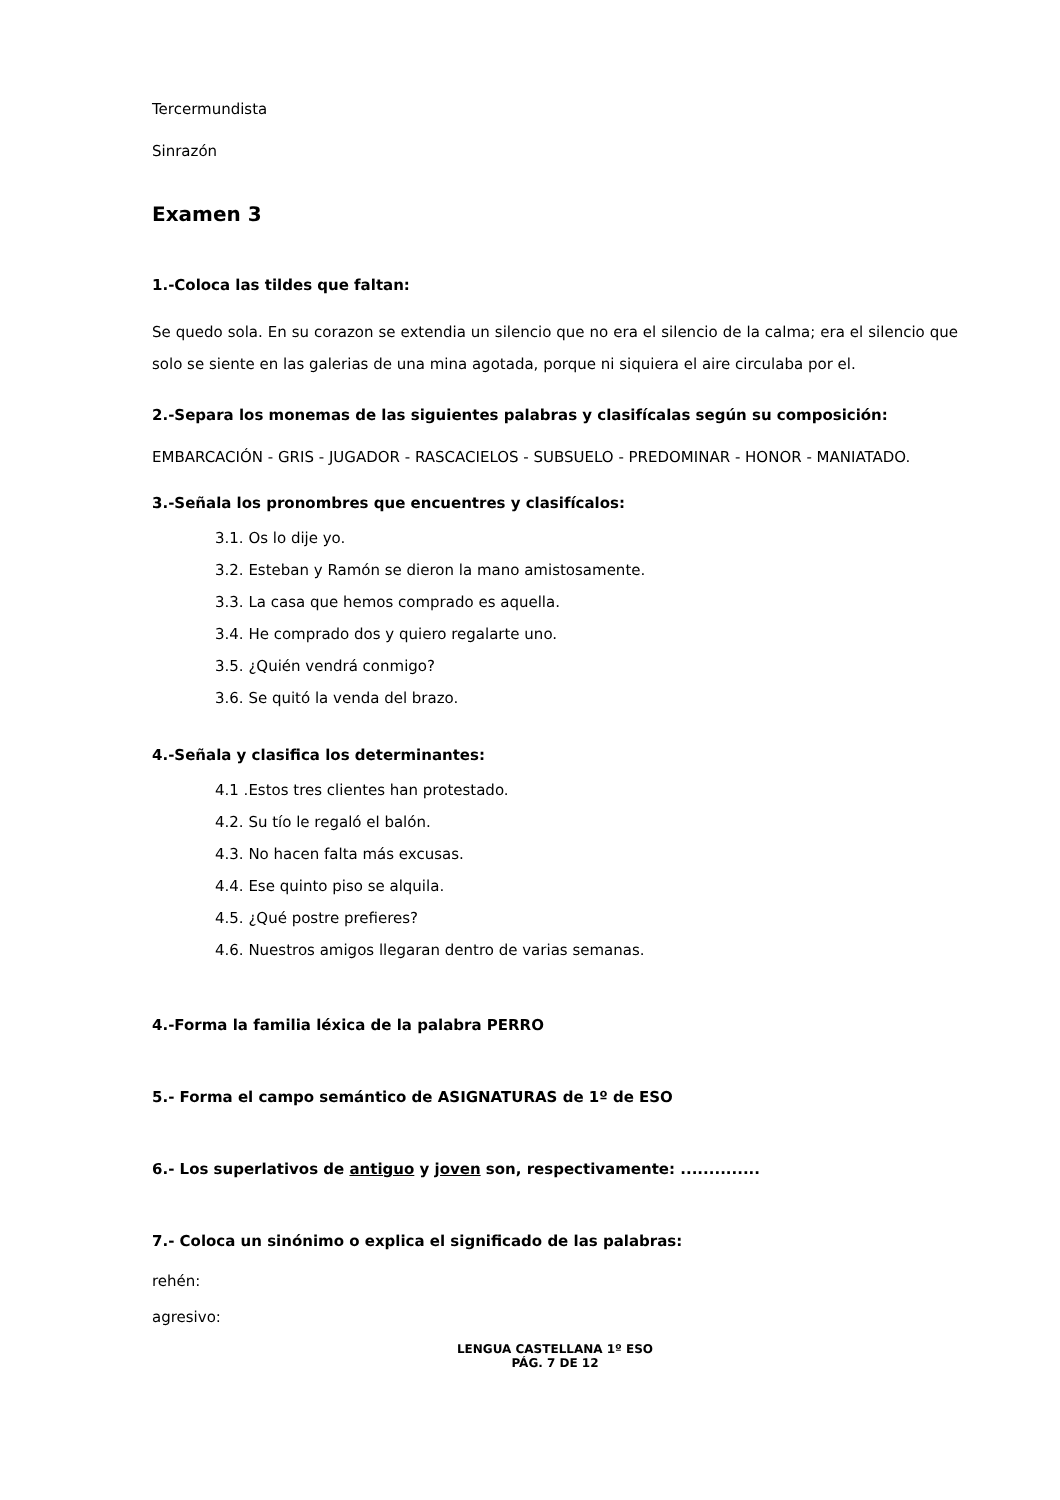Tercermundista
Sinrazón
Examen 3
1.-Coloca las tildes que faltan:
Se quedo sola. En su corazon se extendia un silencio que no era el silencio de la calma; era el silencio que solo se siente en las galerias de una mina agotada, porque ni siquiera el aire circulaba por el.
2.-Separa los monemas de las siguientes palabras y clasifícalas según su composición:
EMBARCACIÓN - GRIS - JUGADOR - RASCACIELOS - SUBSUELO - PREDOMINAR - HONOR - MANIATADO.
3.-Señala los pronombres que encuentres y clasifícalos:
3.1. Os lo dije yo.
3.2. Esteban y Ramón se dieron la mano amistosamente.
3.3. La casa que hemos comprado es aquella.
3.4. He comprado dos y quiero regalarte uno.
3.5. ¿Quién vendrá conmigo?
3.6. Se quitó la venda del brazo.
4.-Señala y clasifica los determinantes:
4.1 .Estos tres clientes han protestado.
4.2. Su tío le regaló el balón.
4.3. No hacen falta más excusas.
4.4. Ese quinto piso se alquila.
4.5. ¿Qué postre prefieres?
4.6. Nuestros amigos llegaran dentro de varias semanas.
4.-Forma la familia léxica de la palabra PERRO
5.- Forma el campo semántico de ASIGNATURAS de 1º de ESO
6.- Los superlativos de antiguo y joven son, respectivamente: ..............
7.- Coloca un sinónimo o explica el significado de las palabras:
rehén:
agresivo:
LENGUA CASTELLANA 1º ESO
PÁG. 7 DE 12